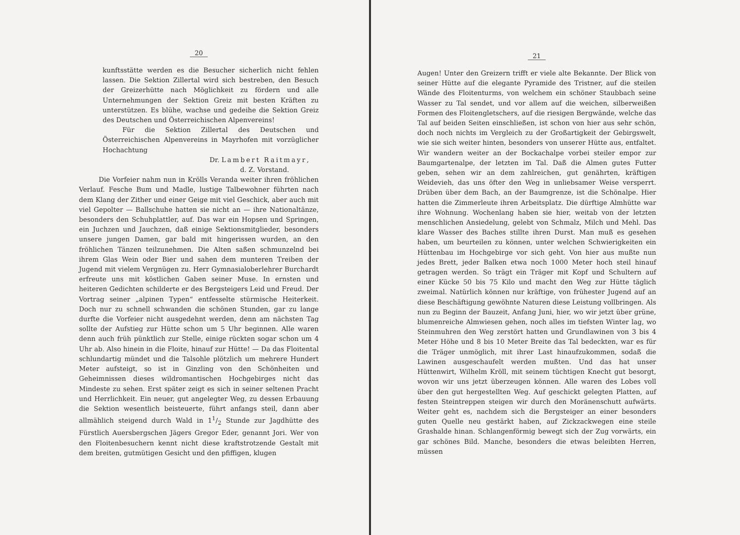20
kunftsstätte werden es die Besucher sicherlich nicht fehlen lassen. Die Sektion Zillertal wird sich bestreben, den Besuch der Greizerhütte nach Möglichkeit zu fördern und alle Unternehmungen der Sektion Greiz mit besten Kräften zu unterstützen. Es blühe, wachse und gedeihe die Sektion Greiz des Deutschen und Österreichischen Alpenvereins!
Für die Sektion Zillertal des Deutschen und Österreichischen Alpenvereins in Mayrhofen mit vorzüglicher Hochachtung
Dr. Lambert Raitmayr,
d. Z. Vorstand.
Die Vorfeier nahm nun in Krölls Veranda weiter ihren fröhlichen Verlauf. Fesche Bum und Madle, lustige Talbewohner führten nach dem Klang der Zither und einer Geige mit viel Geschick, aber auch mit viel Gepolter — Ballschuhe hatten sie nicht an — ihre Nationaltänze, besonders den Schuhplattler, auf. Das war ein Hopsen und Springen, ein Juchzen und Jauchzen, daß einige Sektionsmitglieder, besonders unsere jungen Damen, gar bald mit hingerissen wurden, an den fröhlichen Tänzen teilzunehmen. Die Alten saßen schmunzelnd bei ihrem Glas Wein oder Bier und sahen dem munteren Treiben der Jugend mit vielem Vergnügen zu. Herr Gymnasialoberlehrer Burchardt erfreute uns mit köstlichen Gaben seiner Muse. In ernsten und heiteren Gedichten schilderte er des Bergsteigers Leid und Freud. Der Vortrag seiner „alpinen Typen“ entfesselte stürmische Heiterkeit. Doch nur zu schnell schwanden die schönen Stunden, gar zu lange durfte die Vorfeier nicht ausgedehnt werden, denn am nächsten Tag sollte der Aufstieg zur Hütte schon um 5 Uhr beginnen. Alle waren denn auch früh pünktlich zur Stelle, einige rückten sogar schon um 4 Uhr ab. Also hinein in die Floite, hinauf zur Hütte! — Da das Floitental schlundartig mündet und die Talsohle plötzlich um mehrere Hundert Meter aufsteigt, so ist in Ginzling von den Schönheiten und Geheimnissen dieses wildromantischen Hochgebirges nicht das Mindeste zu sehen. Erst später zeigt es sich in seiner seltenen Pracht und Herrlichkeit. Ein neuer, gut angelegter Weg, zu dessen Erbauung die Sektion wesentlich beisteuerte, führt anfangs steil, dann aber allmählich steigend durch Wald in 11/2 Stunde zur Jagdhütte des Fürstlich Auersbergschen Jägers Gregor Eder, genannt Jori. Wer von den Floitenbesuchern kennt nicht diese kraftstrotzende Gestalt mit dem breiten, gutmütigen Gesicht und den pfiffigen, klugen
21
Augen! Unter den Greizern trifft er viele alte Bekannte. Der Blick von seiner Hütte auf die elegante Pyramide des Tristner, auf die steilen Wände des Floitenturms, von welchem ein schöner Staubbach seine Wasser zu Tal sendet, und vor allem auf die weichen, silberweißen Formen des Floitengletschers, auf die riesigen Bergwände, welche das Tal auf beiden Seiten einschließen, ist schon von hier aus sehr schön, doch noch nichts im Vergleich zu der Großartigkeit der Gebirgswelt, wie sie sich weiter hinten, besonders von unserer Hütte aus, entfaltet. Wir wandern weiter an der Bockachalpe vorbei steiler empor zur Baumgartenalpe, der letzten im Tal. Daß die Almen gutes Futter geben, sehen wir an dem zahlreichen, gut genährten, kräftigen Weidevieh, das uns öfter den Weg in unliebsamer Weise versperrt. Drüben über dem Bach, an der Baumgrenze, ist die Schönalpe. Hier hatten die Zimmerleute ihren Arbeitsplatz. Die dürftige Almhütte war ihre Wohnung. Wochenlang haben sie hier, weitab von der letzten menschlichen Ansiedelung, gelebt von Schmalz, Milch und Mehl. Das klare Wasser des Baches stillte ihren Durst. Man muß es gesehen haben, um beurteilen zu können, unter welchen Schwierigkeiten ein Hüttenbau im Hochgebirge vor sich geht. Von hier aus mußte nun jedes Brett, jeder Balken etwa noch 1000 Meter hoch steil hinauf getragen werden. So trägt ein Träger mit Kopf und Schultern auf einer Kücke 50 bis 75 Kilo und macht den Weg zur Hütte täglich zweimal. Natürlich können nur kräftige, von frühester Jugend auf an diese Beschäftigung gewöhnte Naturen diese Leistung vollbringen. Als nun zu Beginn der Bauzeit, Anfang Juni, hier, wo wir jetzt über grüne, blumenreiche Almwiesen gehen, noch alles im tiefsten Winter lag, wo Steinmuhren den Weg zerstört hatten und Grundlawinen von 3 bis 4 Meter Höhe und 8 bis 10 Meter Breite das Tal bedeckten, war es für die Träger unmöglich, mit ihrer Last hinaufzukommen, sodaß die Lawinen ausgeschaufelt werden mußten. Und das hat unser Hüttenwirt, Wilhelm Kröll, mit seinem tüchtigen Knecht gut besorgt, wovon wir uns jetzt überzeugen können. Alle waren des Lobes voll über den gut hergestellten Weg. Auf geschickt gelegten Platten, auf festen Steintreppen steigen wir durch den Moränenschutt aufwärts. Weiter geht es, nachdem sich die Bergsteiger an einer besonders guten Quelle neu gestärkt haben, auf Zickzackwegen eine steile Grashalde hinan. Schlangenförmig bewegt sich der Zug vorwärts, ein gar schönes Bild. Manche, besonders die etwas beleibten Herren, müssen